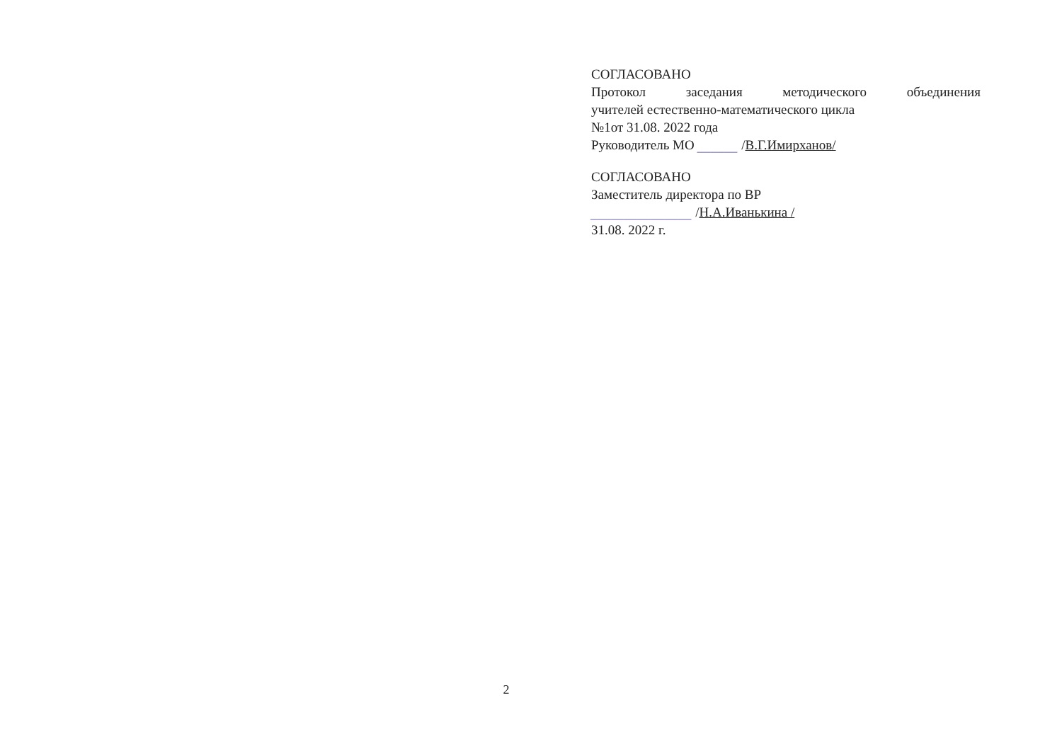СОГЛАСОВАНО
Протокол заседания методического объединения
учителей естественно-математического цикла
№1от 31.08. 2022 года
Руководитель МО ______ /В.Г.Имирханов/
СОГЛАСОВАНО
Заместитель директора по ВР
_______________ /Н.А.Иванькина /
31.08. 2022 г.
2